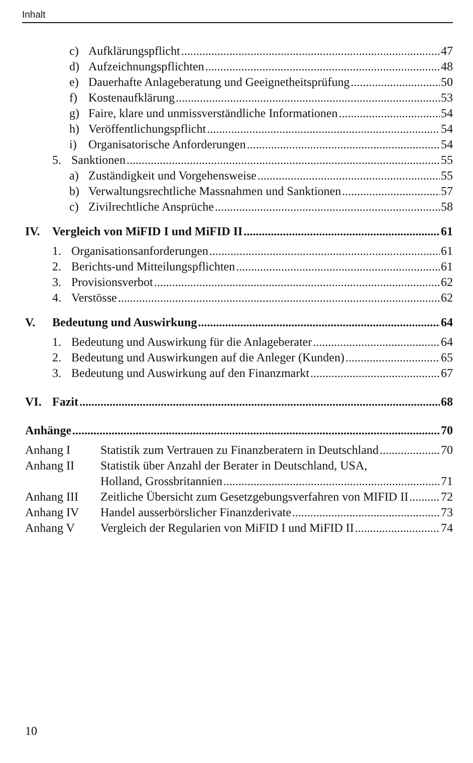Inhalt
c) Aufklärungspflicht 47
d) Aufzeichnungspflichten 48
e) Dauerhafte Anlageberatung und Geeignetheitsprüfung 50
f) Kostenaufklärung 53
g) Faire, klare und unmissverständliche Informationen 54
h) Veröffentlichungspflicht 54
i) Organisatorische Anforderungen 54
5. Sanktionen 55
a) Zuständigkeit und Vorgehensweise 55
b) Verwaltungsrechtliche Massnahmen und Sanktionen 57
c) Zivilrechtliche Ansprüche 58
IV. Vergleich von MiFID I und MiFID II 61
1. Organisationsanforderungen 61
2. Berichts-und Mitteilungspflichten 61
3. Provisionsverbot 62
4. Verstösse 62
V. Bedeutung und Auswirkung 64
1. Bedeutung und Auswirkung für die Anlageberater 64
2. Bedeutung und Auswirkungen auf die Anleger (Kunden) 65
3. Bedeutung und Auswirkung auf den Finanzmarkt 67
VI. Fazit 68
Anhänge 70
Anhang I Statistik zum Vertrauen zu Finanzberatern in Deutschland 70
Anhang II Statistik über Anzahl der Berater in Deutschland, USA,
Holland, Grossbritannien 71
Anhang III Zeitliche Übersicht zum Gesetzgebungsverfahren von MIFID II 72
Anhang IV Handel ausserbörslicher Finanzderivate 73
Anhang V Vergleich der Regularien von MiFID I und MiFID II 74
10